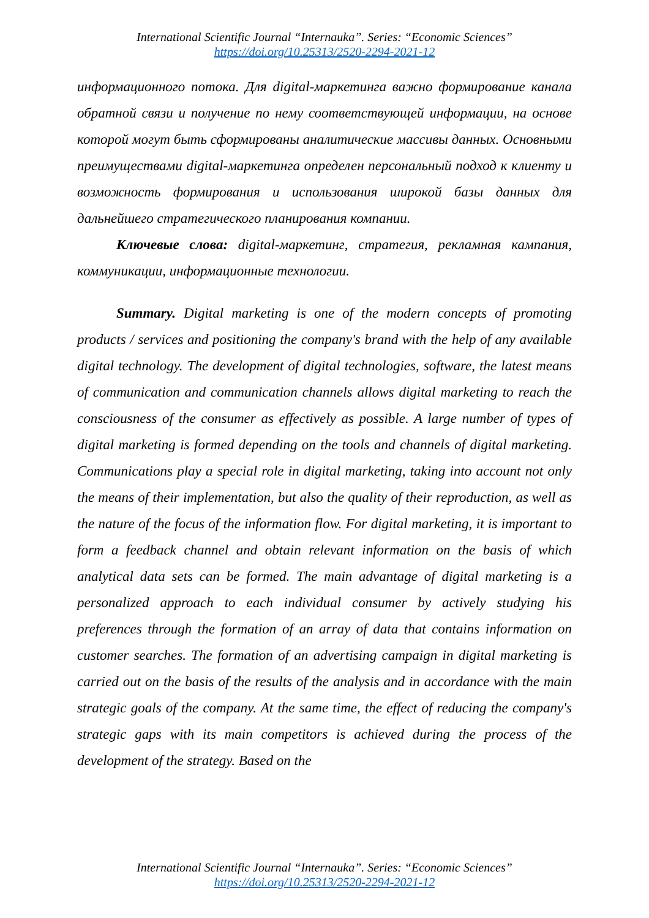International Scientific Journal “Internauka”. Series: “Economic Sciences”
https://doi.org/10.25313/2520-2294-2021-12
информационного потока. Для digital-маркетинга важно формирование канала обратной связи и получение по нему соответствующей информации, на основе которой могут быть сформированы аналитические массивы данных. Основными преимуществами digital-маркетинга определен персональный подход к клиенту и возможность формирования и использования широкой базы данных для дальнейшего стратегического планирования компании.
Ключевые слова: digital-маркетинг, стратегия, рекламная кампания, коммуникации, информационные технологии.
Summary. Digital marketing is one of the modern concepts of promoting products / services and positioning the company's brand with the help of any available digital technology. The development of digital technologies, software, the latest means of communication and communication channels allows digital marketing to reach the consciousness of the consumer as effectively as possible. A large number of types of digital marketing is formed depending on the tools and channels of digital marketing. Communications play a special role in digital marketing, taking into account not only the means of their implementation, but also the quality of their reproduction, as well as the nature of the focus of the information flow. For digital marketing, it is important to form a feedback channel and obtain relevant information on the basis of which analytical data sets can be formed. The main advantage of digital marketing is a personalized approach to each individual consumer by actively studying his preferences through the formation of an array of data that contains information on customer searches. The formation of an advertising campaign in digital marketing is carried out on the basis of the results of the analysis and in accordance with the main strategic goals of the company. At the same time, the effect of reducing the company's strategic gaps with its main competitors is achieved during the process of the development of the strategy. Based on the
International Scientific Journal “Internauka”. Series: “Economic Sciences”
https://doi.org/10.25313/2520-2294-2021-12